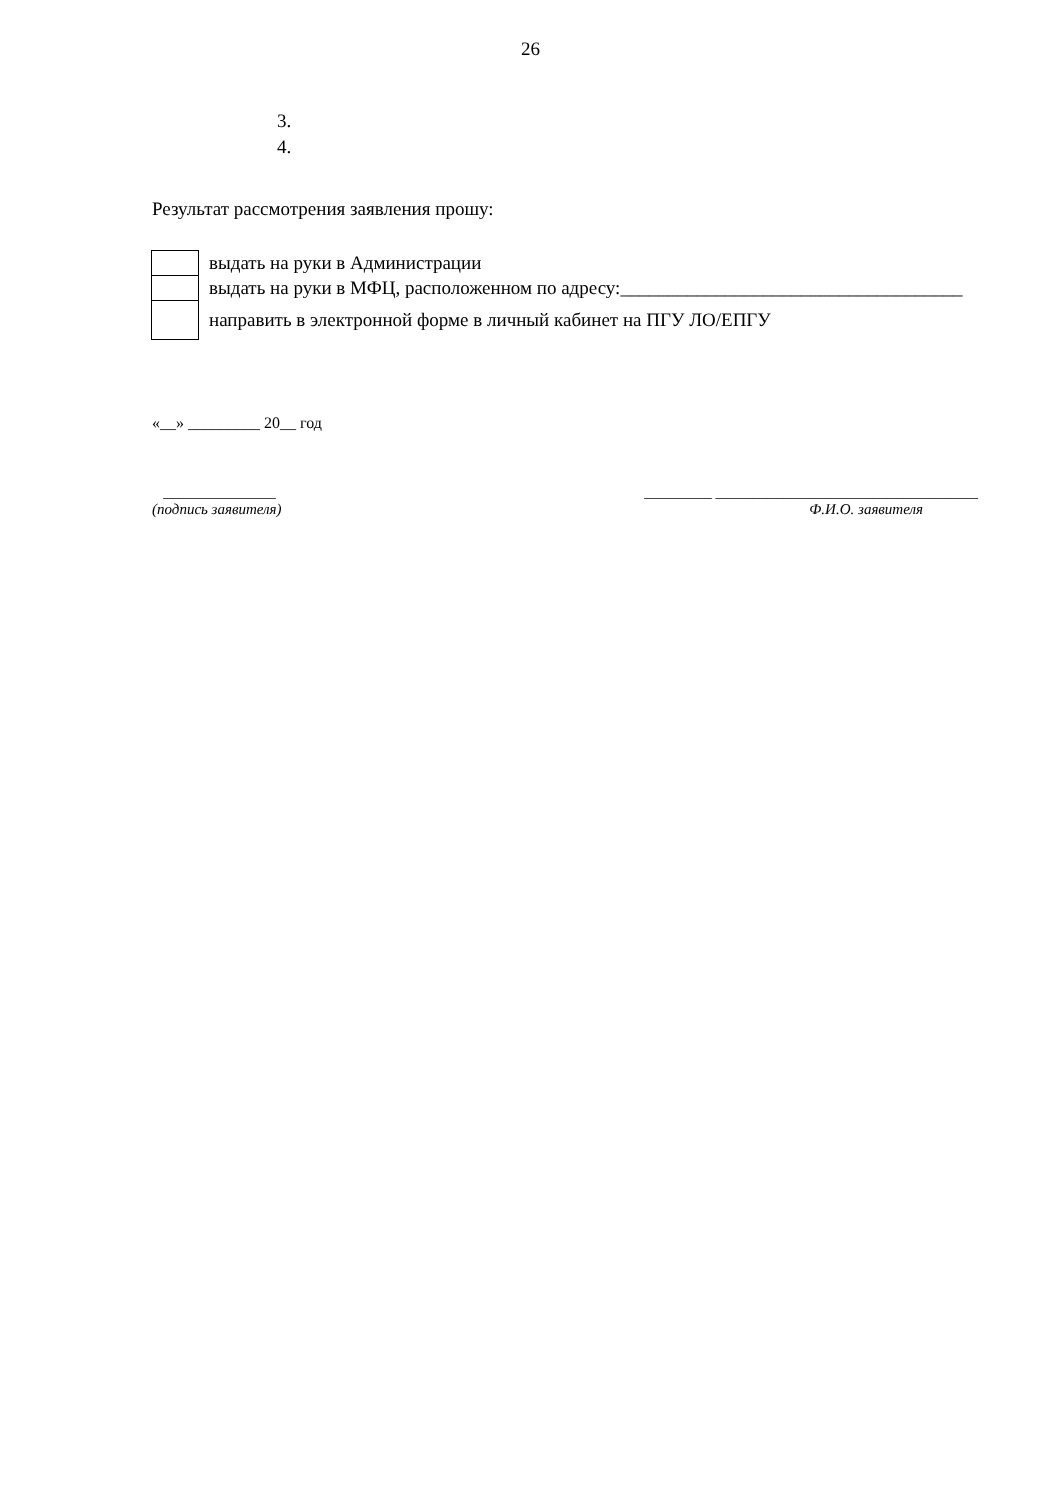26
3.
4.
Результат рассмотрения заявления прошу:
| | выдать на руки в Администрации |
| | выдать на руки в МФЦ, расположенном по адресу:____________________________________ |
| | направить в электронной форме в личный кабинет на ПГУ ЛО/ЕПГУ |
«__» _________ 20__ год
_______________
(подпись заявителя)
_________ ___________________________________
Ф.И.О. заявителя